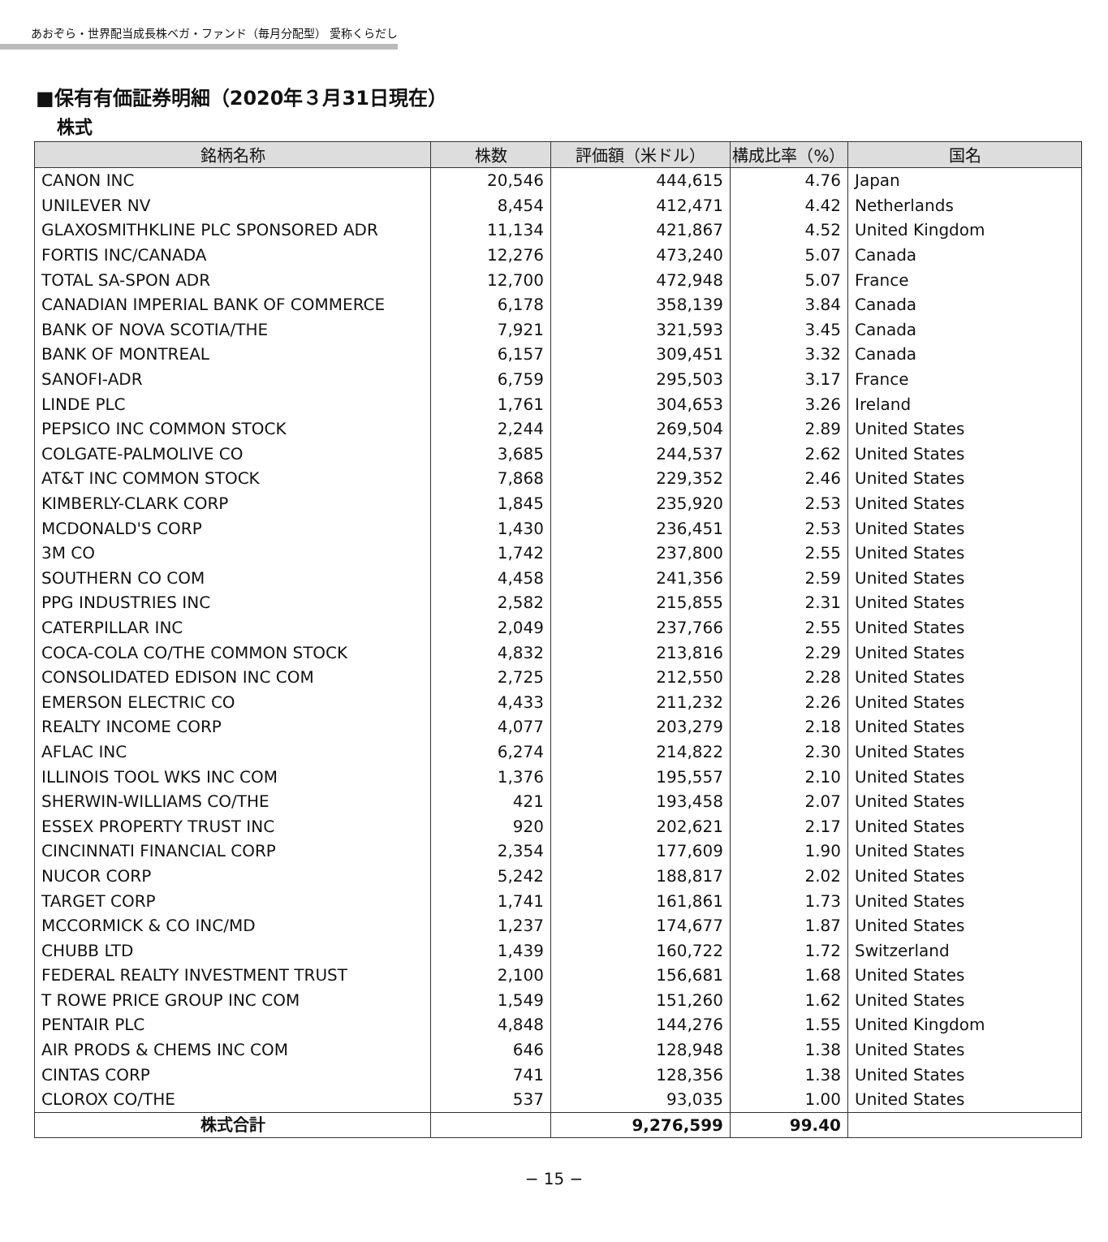あおぞら・世界配当成長株ベガ・ファンド（毎月分配型） 愛称くらだし
■保有有価証券明細（2020年３月31日現在）
株式
| 銘柄名称 | 株数 | 評価額（米ドル） | 構成比率（%） | 国名 |
| --- | --- | --- | --- | --- |
| CANON INC | 20,546 | 444,615 | 4.76 | Japan |
| UNILEVER NV | 8,454 | 412,471 | 4.42 | Netherlands |
| GLAXOSMITHKLINE PLC SPONSORED ADR | 11,134 | 421,867 | 4.52 | United Kingdom |
| FORTIS INC/CANADA | 12,276 | 473,240 | 5.07 | Canada |
| TOTAL SA-SPON ADR | 12,700 | 472,948 | 5.07 | France |
| CANADIAN IMPERIAL BANK OF COMMERCE | 6,178 | 358,139 | 3.84 | Canada |
| BANK OF NOVA SCOTIA/THE | 7,921 | 321,593 | 3.45 | Canada |
| BANK OF MONTREAL | 6,157 | 309,451 | 3.32 | Canada |
| SANOFI-ADR | 6,759 | 295,503 | 3.17 | France |
| LINDE PLC | 1,761 | 304,653 | 3.26 | Ireland |
| PEPSICO INC COMMON STOCK | 2,244 | 269,504 | 2.89 | United States |
| COLGATE-PALMOLIVE CO | 3,685 | 244,537 | 2.62 | United States |
| AT&T INC COMMON STOCK | 7,868 | 229,352 | 2.46 | United States |
| KIMBERLY-CLARK CORP | 1,845 | 235,920 | 2.53 | United States |
| MCDONALD'S CORP | 1,430 | 236,451 | 2.53 | United States |
| 3M CO | 1,742 | 237,800 | 2.55 | United States |
| SOUTHERN CO COM | 4,458 | 241,356 | 2.59 | United States |
| PPG INDUSTRIES INC | 2,582 | 215,855 | 2.31 | United States |
| CATERPILLAR INC | 2,049 | 237,766 | 2.55 | United States |
| COCA-COLA CO/THE COMMON STOCK | 4,832 | 213,816 | 2.29 | United States |
| CONSOLIDATED EDISON INC COM | 2,725 | 212,550 | 2.28 | United States |
| EMERSON ELECTRIC CO | 4,433 | 211,232 | 2.26 | United States |
| REALTY INCOME CORP | 4,077 | 203,279 | 2.18 | United States |
| AFLAC INC | 6,274 | 214,822 | 2.30 | United States |
| ILLINOIS TOOL WKS INC COM | 1,376 | 195,557 | 2.10 | United States |
| SHERWIN-WILLIAMS CO/THE | 421 | 193,458 | 2.07 | United States |
| ESSEX PROPERTY TRUST INC | 920 | 202,621 | 2.17 | United States |
| CINCINNATI FINANCIAL CORP | 2,354 | 177,609 | 1.90 | United States |
| NUCOR CORP | 5,242 | 188,817 | 2.02 | United States |
| TARGET CORP | 1,741 | 161,861 | 1.73 | United States |
| MCCORMICK & CO INC/MD | 1,237 | 174,677 | 1.87 | United States |
| CHUBB LTD | 1,439 | 160,722 | 1.72 | Switzerland |
| FEDERAL REALTY INVESTMENT TRUST | 2,100 | 156,681 | 1.68 | United States |
| T ROWE PRICE GROUP INC COM | 1,549 | 151,260 | 1.62 | United States |
| PENTAIR PLC | 4,848 | 144,276 | 1.55 | United Kingdom |
| AIR PRODS & CHEMS INC COM | 646 | 128,948 | 1.38 | United States |
| CINTAS CORP | 741 | 128,356 | 1.38 | United States |
| CLOROX CO/THE | 537 | 93,035 | 1.00 | United States |
| 株式合計 | | 9,276,599 | 99.40 | |
− 15 −